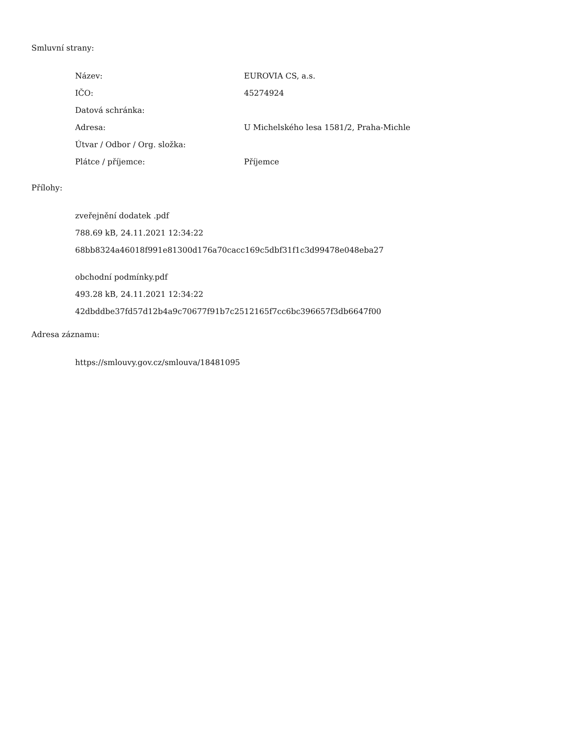Smluvní strany:
| Název: | EUROVIA CS, a.s. |
| IČO: | 45274924 |
| Datová schránka: | |
| Adresa: | U Michelského lesa 1581/2, Praha-Michle |
| Útvar / Odbor / Org. složka: | |
| Plátce / příjemce: | Příjemce |
Přílohy:
zveřejnění dodatek .pdf
788.69 kB, 24.11.2021 12:34:22
68bb8324a46018f991e81300d176a70cacc169c5dbf31f1c3d99478e048eba27
obchodní podmínky.pdf
493.28 kB, 24.11.2021 12:34:22
42dbddbe37fd57d12b4a9c70677f91b7c2512165f7cc6bc396657f3db6647f00
Adresa záznamu:
https://smlouvy.gov.cz/smlouva/18481095